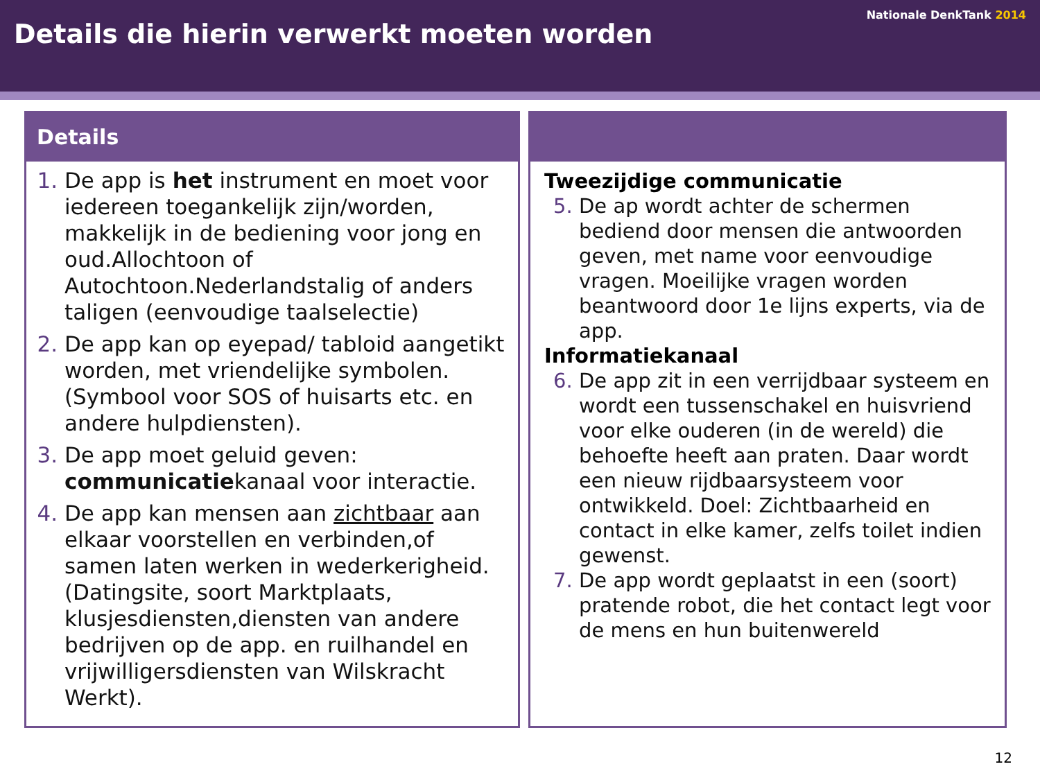Nationale DenkTank 2014
Details die hierin verwerkt moeten worden
Details
De app is het instrument en moet voor iedereen toegankelijk zijn/worden, makkelijk in de bediening voor jong en oud.Allochtoon of Autochtoon.Nederlandstalig of anders taligen (eenvoudige taalselectie)
De app kan op eyepad/ tabloid aangetikt worden, met vriendelijke symbolen. (Symbool voor SOS of huisarts etc. en andere hulpdiensten).
De app moet geluid geven: communicatiekanaal voor interactie.
De app kan mensen aan zichtbaar aan elkaar voorstellen en verbinden,of samen laten werken in wederkerigheid.(Datingsite, soort Marktplaats, klusjesdiensten,diensten van andere bedrijven op de app. en ruilhandel en vrijwilligersdiensten van Wilskracht Werkt).
Tweezijdige communicatie
De ap wordt achter de schermen bediend door mensen die antwoorden geven, met name voor eenvoudige vragen. Moeilijke vragen worden beantwoord door 1e lijns experts, via de app.
Informatiekanaal
De app zit in een verrijdbaar systeem en wordt een tussenschakel en huisvriend voor elke ouderen (in de wereld) die behoefte heeft aan praten. Daar wordt een nieuw rijdbaarsysteem voor ontwikkeld. Doel: Zichtbaarheid en contact in elke kamer, zelfs toilet indien gewenst.
De app wordt geplaatst in een (soort) pratende robot, die het contact legt voor de mens en hun buitenwereld
12